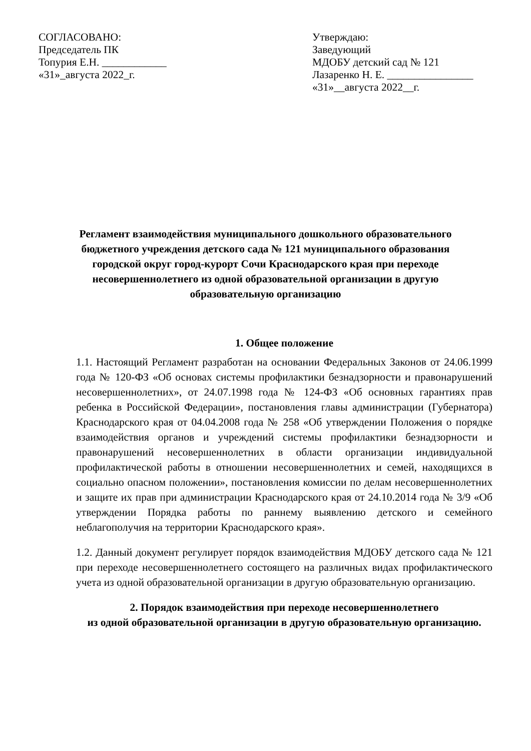СОГЛАСОВАНО:
Председатель ПК
Топурия Е.Н. ____________
«31»_августа 2022_г.
Утверждаю:
Заведующий
МДОБУ детский сад № 121
Лазаренко Н. Е. ________________
«31»__августа 2022__г.
Регламент взаимодействия муниципального дошкольного образовательного бюджетного учреждения детского сада № 121 муниципального образования городской округ город-курорт Сочи Краснодарского края при переходе несовершеннолетнего из одной образовательной организации в другую образовательную организацию
1. Общее положение
1.1. Настоящий Регламент разработан на основании Федеральных Законов от 24.06.1999 года № 120-ФЗ «Об основах системы профилактики безнадзорности и правонарушений несовершеннолетних», от 24.07.1998 года № 124-ФЗ «Об основных гарантиях прав ребенка в Российской Федерации», постановления главы администрации (Губернатора) Краснодарского края от 04.04.2008 года № 258 «Об утверждении Положения о порядке взаимодействия органов и учреждений системы профилактики безнадзорности и правонарушений несовершеннолетних в области организации индивидуальной профилактической работы в отношении несовершеннолетних и семей, находящихся в социально опасном положении», постановления комиссии по делам несовершеннолетних и защите их прав при администрации Краснодарского края от 24.10.2014 года № 3/9 «Об утверждении Порядка работы по раннему выявлению детского и семейного неблагополучия на территории Краснодарского края».
1.2. Данный документ регулирует порядок взаимодействия МДОБУ детского сада № 121 при переходе несовершеннолетнего состоящего на различных видах профилактического учета из одной образовательной организации в другую образовательную организацию.
2. Порядок взаимодействия при переходе несовершеннолетнего
из одной образовательной организации в другую образовательную организацию.